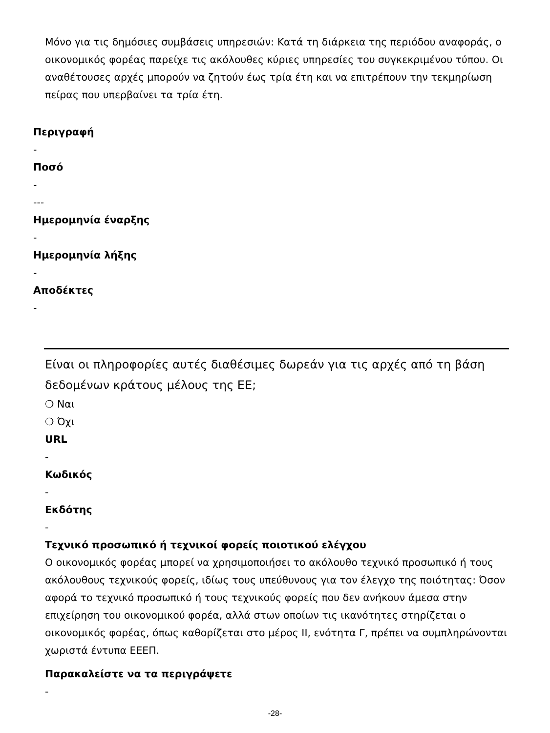Μόνο για τις δημόσιες συμβάσεις υπηρεσιών: Κατά τη διάρκεια της περιόδου αναφοράς, ο οικονομικός φορέας παρείχε τις ακόλουθες κύριες υπηρεσίες του συγκεκριμένου τύπου. Οι αναθέτουσες αρχές μπορούν να ζητούν έως τρία έτη και να επιτρέπουν την τεκμηρίωση πείρας που υπερβαίνει τα τρία έτη.
Περιγραφή
-
Ποσό
-
---
Ημερομηνία έναρξης
-
Ημερομηνία λήξης
-
Αποδέκτες
-
Είναι οι πληροφορίες αυτές διαθέσιμες δωρεάν για τις αρχές από τη βάση δεδομένων κράτους μέλους της ΕΕ;
❍ Ναι
❍ Όχι
URL
-
Κωδικός
-
Εκδότης
-
Τεχνικό προσωπικό ή τεχνικοί φορείς ποιοτικού ελέγχου
Ο οικονομικός φορέας μπορεί να χρησιμοποιήσει το ακόλουθο τεχνικό προσωπικό ή τους ακόλουθους τεχνικούς φορείς, ιδίως τους υπεύθυνους για τον έλεγχο της ποιότητας: Όσον αφορά το τεχνικό προσωπικό ή τους τεχνικούς φορείς που δεν ανήκουν άμεσα στην επιχείρηση του οικονομικού φορέα, αλλά στων οποίων τις ικανότητες στηρίζεται ο οικονομικός φορέας, όπως καθορίζεται στο μέρος II, ενότητα Γ, πρέπει να συμπληρώνονται χωριστά έντυπα ΕΕΕΠ.
Παρακαλείστε να τα περιγράψετε
-
-28-